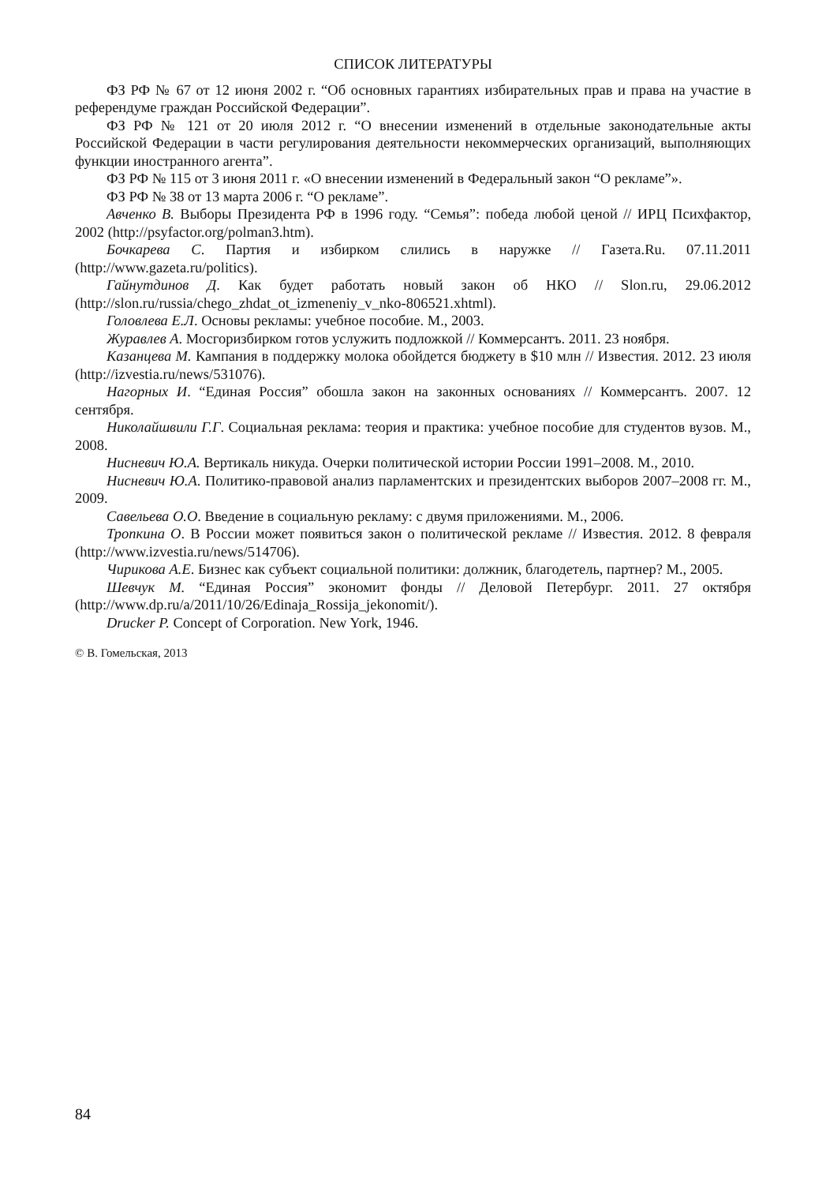СПИСОК ЛИТЕРАТУРЫ
ФЗ РФ № 67 от 12 июня 2002 г. “Об основных гарантиях избирательных прав и права на участие в референдуме граждан Российской Федерации”.
ФЗ РФ № 121 от 20 июля 2012 г. “О внесении изменений в отдельные законодательные акты Российской Федерации в части регулирования деятельности некоммерческих организаций, выполняющих функции иностранного агента”.
ФЗ РФ № 115 от 3 июня 2011 г. «О внесении изменений в Федеральный закон “О рекламе”».
ФЗ РФ № 38 от 13 марта 2006 г. “О рекламе”.
Авченко В. Выборы Президента РФ в 1996 году. “Семья”: победа любой ценой // ИРЦ Психфактор, 2002 (http://psyfactor.org/polman3.htm).
Бочкарева С. Партия и избирком слились в наружке // Газета.Ru. 07.11.2011 (http://www.gazeta.ru/politics).
Гайнутдинов Д. Как будет работать новый закон об НКО // Slon.ru, 29.06.2012 (http://slon.ru/russia/chego_zhdat_ot_izmeneniy_v_nko-806521.xhtml).
Головлева Е.Л. Основы рекламы: учебное пособие. М., 2003.
Журавлев А. Мосгоризбирком готов услужить подложкой // Коммерсантъ. 2011. 23 ноября.
Казанцева М. Кампания в поддержку молока обойдется бюджету в $10 млн // Известия. 2012. 23 июля (http://izvestia.ru/news/531076).
Нагорных И. “Единая Россия” обошла закон на законных основаниях // Коммерсантъ. 2007. 12 сентября.
Николайшвили Г.Г. Социальная реклама: теория и практика: учебное пособие для студентов вузов. М., 2008.
Нисневич Ю.А. Вертикаль никуда. Очерки политической истории России 1991–2008. М., 2010.
Нисневич Ю.А. Политико-правовой анализ парламентских и президентских выборов 2007–2008 гг. М., 2009.
Савельева О.О. Введение в социальную рекламу: с двумя приложениями. М., 2006.
Тропкина О. В России может появиться закон о политической рекламе // Известия. 2012. 8 февраля (http://www.izvestia.ru/news/514706).
Чирикова А.Е. Бизнес как субъект социальной политики: должник, благодетель, партнер? М., 2005.
Шевчук М. “Единая Россия” экономит фонды // Деловой Петербург. 2011. 27 октября (http://www.dp.ru/a/2011/10/26/Edinaja_Rossija_jekonomit/).
Drucker P. Concept of Corporation. New York, 1946.
© В. Гомельская, 2013
84